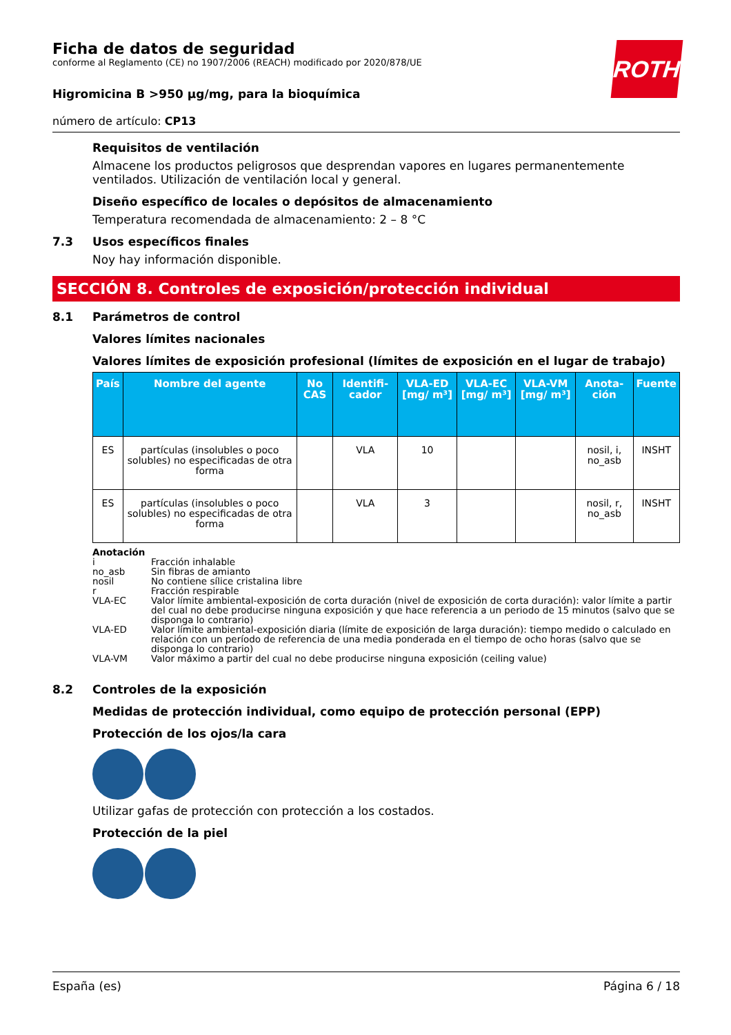ROTH
Ficha de datos de seguridad
conforme al Reglamento (CE) no 1907/2006 (REACH) modificado por 2020/878/UE
Higromicina B >950 µg/mg, para la bioquímica
número de artículo: CP13
Requisitos de ventilación
Almacene los productos peligrosos que desprendan vapores en lugares permanentemente ventilados. Utilización de ventilación local y general.
Diseño específico de locales o depósitos de almacenamiento
Temperatura recomendada de almacenamiento: 2 – 8 °C
7.3 Usos específicos finales
Noy hay información disponible.
SECCIÓN 8. Controles de exposición/protección individual
8.1 Parámetros de control
Valores límites nacionales
Valores límites de exposición profesional (límites de exposición en el lugar de trabajo)
| País | Nombre del agente | No CAS | Identifi-cador | VLA-ED [mg/ m³] | VLA-EC [mg/ m³] | VLA-VM [mg/ m³] | Anota-ción | Fuente |
| --- | --- | --- | --- | --- | --- | --- | --- | --- |
| ES | partículas (insolubles o poco solubles) no especificadas de otra forma | | VLA | 10 | | | nosil, i, no_asb | INSHT |
| ES | partículas (insolubles o poco solubles) no especificadas de otra forma | | VLA | 3 | | | nosil, r, no_asb | INSHT |
Anotación
i Fracción inhalable
no_asb Sin fibras de amianto
nosil No contiene sílice cristalina libre
r Fracción respirable
VLA-EC Valor límite ambiental-exposición de corta duración (nivel de exposición de corta duración): valor límite a partir del cual no debe producirse ninguna exposición y que hace referencia a un periodo de 15 minutos (salvo que se disponga lo contrario)
VLA-ED Valor límite ambiental-exposición diaria (límite de exposición de larga duración): tiempo medido o calculado en relación con un período de referencia de una media ponderada en el tiempo de ocho horas (salvo que se disponga lo contrario)
VLA-VM Valor máximo a partir del cual no debe producirse ninguna exposición (ceiling value)
8.2 Controles de la exposición
Medidas de protección individual, como equipo de protección personal (EPP)
Protección de los ojos/la cara
Utilizar gafas de protección con protección a los costados.
Protección de la piel
España (es) Página 6 / 18